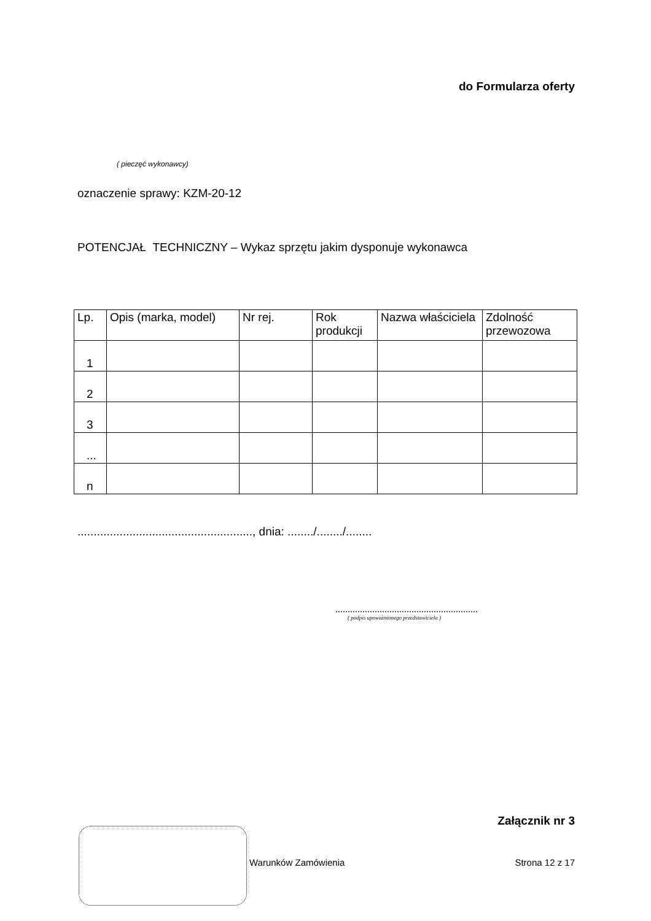do Formularza oferty
( pieczęć wykonawcy)
oznaczenie sprawy: KZM-20-12
POTENCJAŁ TECHNICZNY – Wykaz sprzętu jakim dysponuje wykonawca
| Lp. | Opis (marka, model) | Nr rej. | Rok produkcji | Nazwa właściciela | Zdolność przewozowa |
| --- | --- | --- | --- | --- | --- |
| 1 | | | | | |
| 2 | | | | | |
| 3 | | | | | |
| ... | | | | | |
| n | | | | | |
......................................................, dnia: ......../......../........
..........................................................
( podpis upoważnionego przedstawiciela )
Załącznik nr 3
Warunków Zamówienia Strona 12 z 17